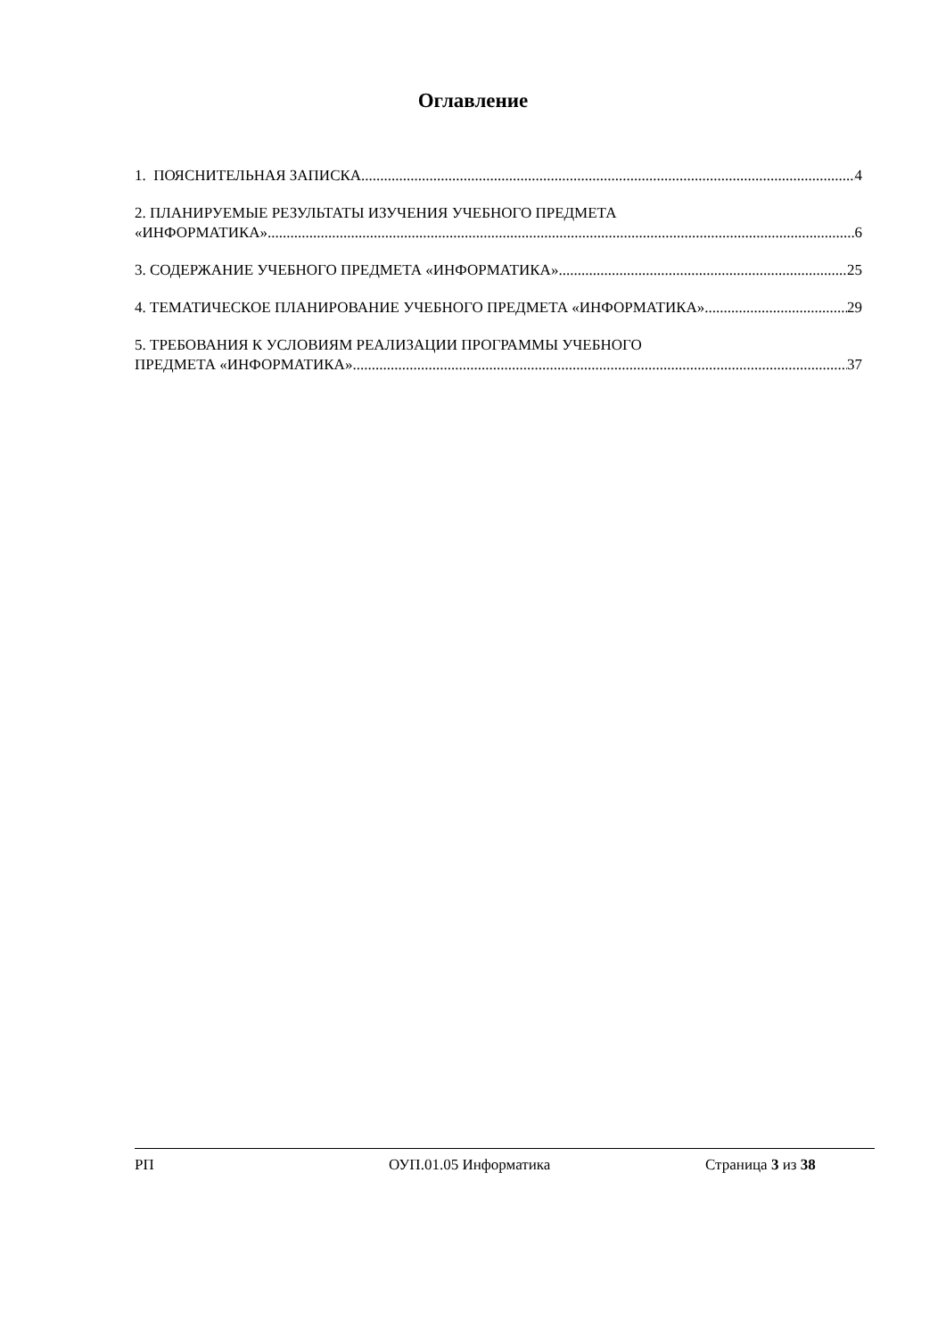Оглавление
1. ПОЯСНИТЕЛЬНАЯ ЗАПИСКА 4
2. ПЛАНИРУЕМЫЕ РЕЗУЛЬТАТЫ ИЗУЧЕНИЯ УЧЕБНОГО ПРЕДМЕТА
«ИНФОРМАТИКА» 6
3. СОДЕРЖАНИЕ УЧЕБНОГО ПРЕДМЕТА «ИНФОРМАТИКА» 25
4. ТЕМАТИЧЕСКОЕ ПЛАНИРОВАНИЕ УЧЕБНОГО ПРЕДМЕТА «ИНФОРМАТИКА» 29
5. ТРЕБОВАНИЯ К УСЛОВИЯМ РЕАЛИЗАЦИИ ПРОГРАММЫ УЧЕБНОГО
ПРЕДМЕТА «ИНФОРМАТИКА» 37
РП ОУП.01.05 Информатика Страница 3 из 38